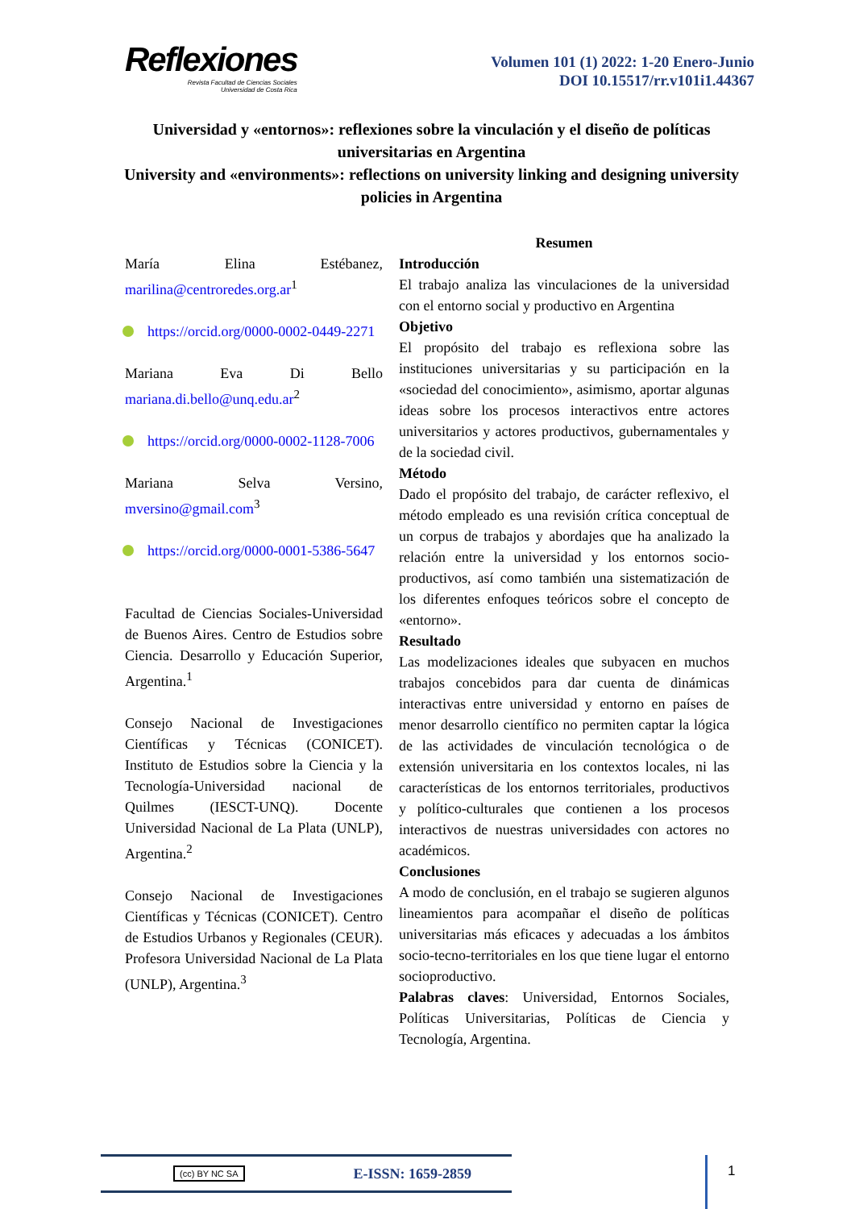Reflexiones
Revista Facultad de Ciencias Sociales
Universidad de Costa Rica
Volumen 101 (1) 2022: 1-20 Enero-Junio
DOI 10.15517/rr.v101i1.44367
Universidad y «entornos»: reflexiones sobre la vinculación y el diseño de políticas universitarias en Argentina
University and «environments»: reflections on university linking and designing university policies in Argentina
María Elina Estébanez, marilina@centroredes.org.ar<sup>1</sup>
https://orcid.org/0000-0002-0449-2271
Mariana Eva Di Bello mariana.di.bello@unq.edu.ar<sup>2</sup>
https://orcid.org/0000-0002-1128-7006
Mariana Selva Versino, mversino@gmail.com<sup>3</sup>
https://orcid.org/0000-0001-5386-5647
Facultad de Ciencias Sociales-Universidad de Buenos Aires. Centro de Estudios sobre Ciencia. Desarrollo y Educación Superior, Argentina.<sup>1</sup>
Consejo Nacional de Investigaciones Científicas y Técnicas (CONICET). Instituto de Estudios sobre la Ciencia y la Tecnología-Universidad nacional de Quilmes (IESCT-UNQ). Docente Universidad Nacional de La Plata (UNLP), Argentina.<sup>2</sup>
Consejo Nacional de Investigaciones Científicas y Técnicas (CONICET). Centro de Estudios Urbanos y Regionales (CEUR). Profesora Universidad Nacional de La Plata (UNLP), Argentina.<sup>3</sup>
Resumen
Introducción
El trabajo analiza las vinculaciones de la universidad con el entorno social y productivo en Argentina
Objetivo
El propósito del trabajo es reflexiona sobre las instituciones universitarias y su participación en la «sociedad del conocimiento», asimismo, aportar algunas ideas sobre los procesos interactivos entre actores universitarios y actores productivos, gubernamentales y de la sociedad civil.
Método
Dado el propósito del trabajo, de carácter reflexivo, el método empleado es una revisión crítica conceptual de un corpus de trabajos y abordajes que ha analizado la relación entre la universidad y los entornos socio-productivos, así como también una sistematización de los diferentes enfoques teóricos sobre el concepto de «entorno».
Resultado
Las modelizaciones ideales que subyacen en muchos trabajos concebidos para dar cuenta de dinámicas interactivas entre universidad y entorno en países de menor desarrollo científico no permiten captar la lógica de las actividades de vinculación tecnológica o de extensión universitaria en los contextos locales, ni las características de los entornos territoriales, productivos y político-culturales que contienen a los procesos interactivos de nuestras universidades con actores no académicos.
Conclusiones
A modo de conclusión, en el trabajo se sugieren algunos lineamientos para acompañar el diseño de políticas universitarias más eficaces y adecuadas a los ámbitos socio-tecno-territoriales en los que tiene lugar el entorno socioproductivo.
Palabras claves: Universidad, Entornos Sociales, Políticas Universitarias, Políticas de Ciencia y Tecnología, Argentina.
(cc) BY NC SA E-ISSN: 1659-2859 1